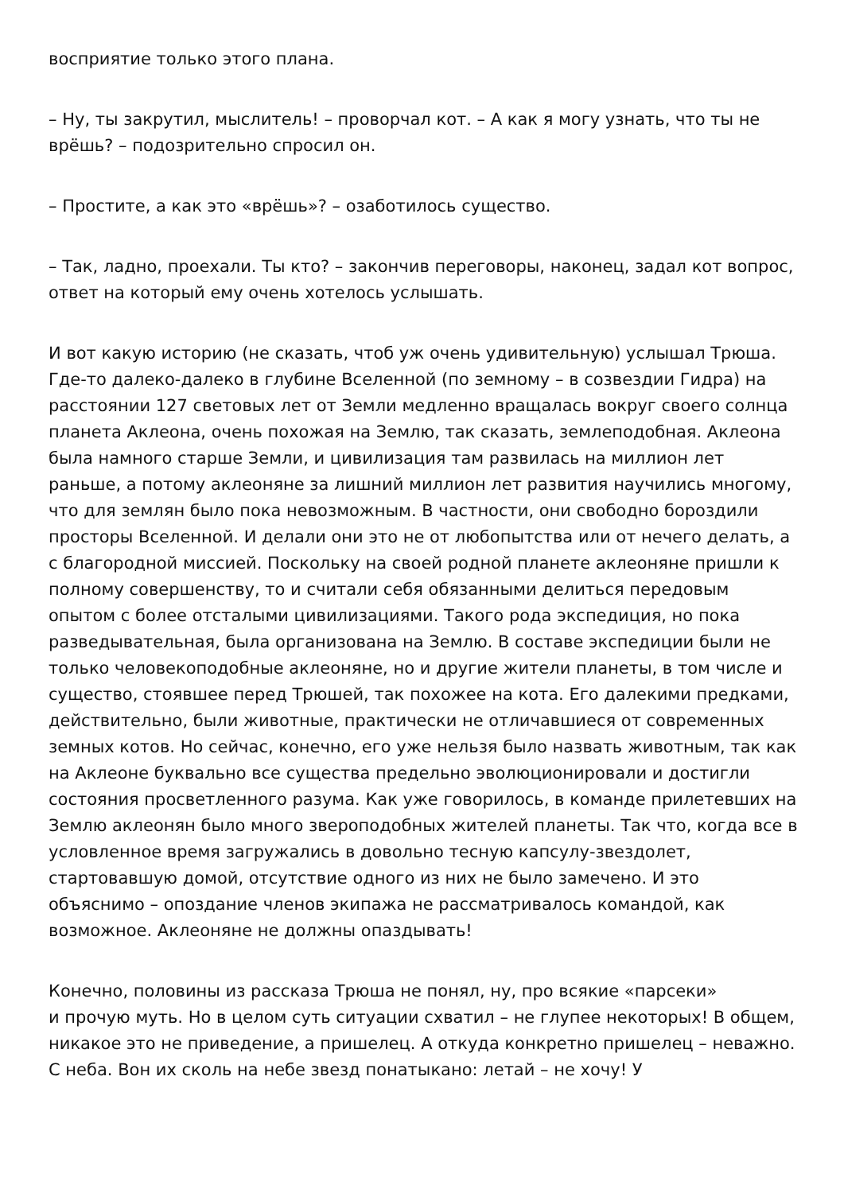восприятие только этого плана.
– Ну, ты закрутил, мыслитель! – проворчал кот. – А как я могу узнать, что ты не врёшь? – подозрительно спросил он.
– Простите, а как это «врёшь»? – озаботилось существо.
– Так, ладно, проехали. Ты кто? – закончив переговоры, наконец, задал кот вопрос, ответ на который ему очень хотелось услышать.
И вот какую историю (не сказать, чтоб уж очень удивительную) услышал Трюша. Где-то далеко-далеко в глубине Вселенной (по земному – в созвездии Гидра) на расстоянии 127 световых лет от Земли медленно вращалась вокруг своего солнца планета Аклеона, очень похожая на Землю, так сказать, землеподобная. Аклеона была намного старше Земли, и цивилизация там развилась на миллион лет раньше, а потому аклеоняне за лишний миллион лет развития научились многому, что для землян было пока невозможным. В частности, они свободно бороздили просторы Вселенной. И делали они это не от любопытства или от нечего делать, а с благородной миссией. Поскольку на своей родной планете аклеоняне пришли к полному совершенству, то и считали себя обязанными делиться передовым опытом с более отсталыми цивилизациями. Такого рода экспедиция, но пока разведывательная, была организована на Землю. В составе экспедиции были не только человекоподобные аклеоняне, но и другие жители планеты, в том числе и существо, стоявшее перед Трюшей, так похожее на кота. Его далекими предками, действительно, были животные, практически не отличавшиеся от современных земных котов. Но сейчас, конечно, его уже нельзя было назвать животным, так как на Аклеоне буквально все существа предельно эволюционировали и достигли состояния просветленного разума. Как уже говорилось, в команде прилетевших на Землю аклеонян было много звероподобных жителей планеты. Так что, когда все в условленное время загружались в довольно тесную капсулу-звездолет, стартовавшую домой, отсутствие одного из них не было замечено. И это объяснимо – опоздание членов экипажа не рассматривалось командой, как возможное. Аклеоняне не должны опаздывать!
Конечно, половины из рассказа Трюша не понял, ну, про всякие «парсеки»
и прочую муть. Но в целом суть ситуации схватил – не глупее некоторых! В общем, никакое это не приведение, а пришелец. А откуда конкретно пришелец – неважно. С неба. Вон их сколь на небе звезд понатыкано: летай – не хочу! У